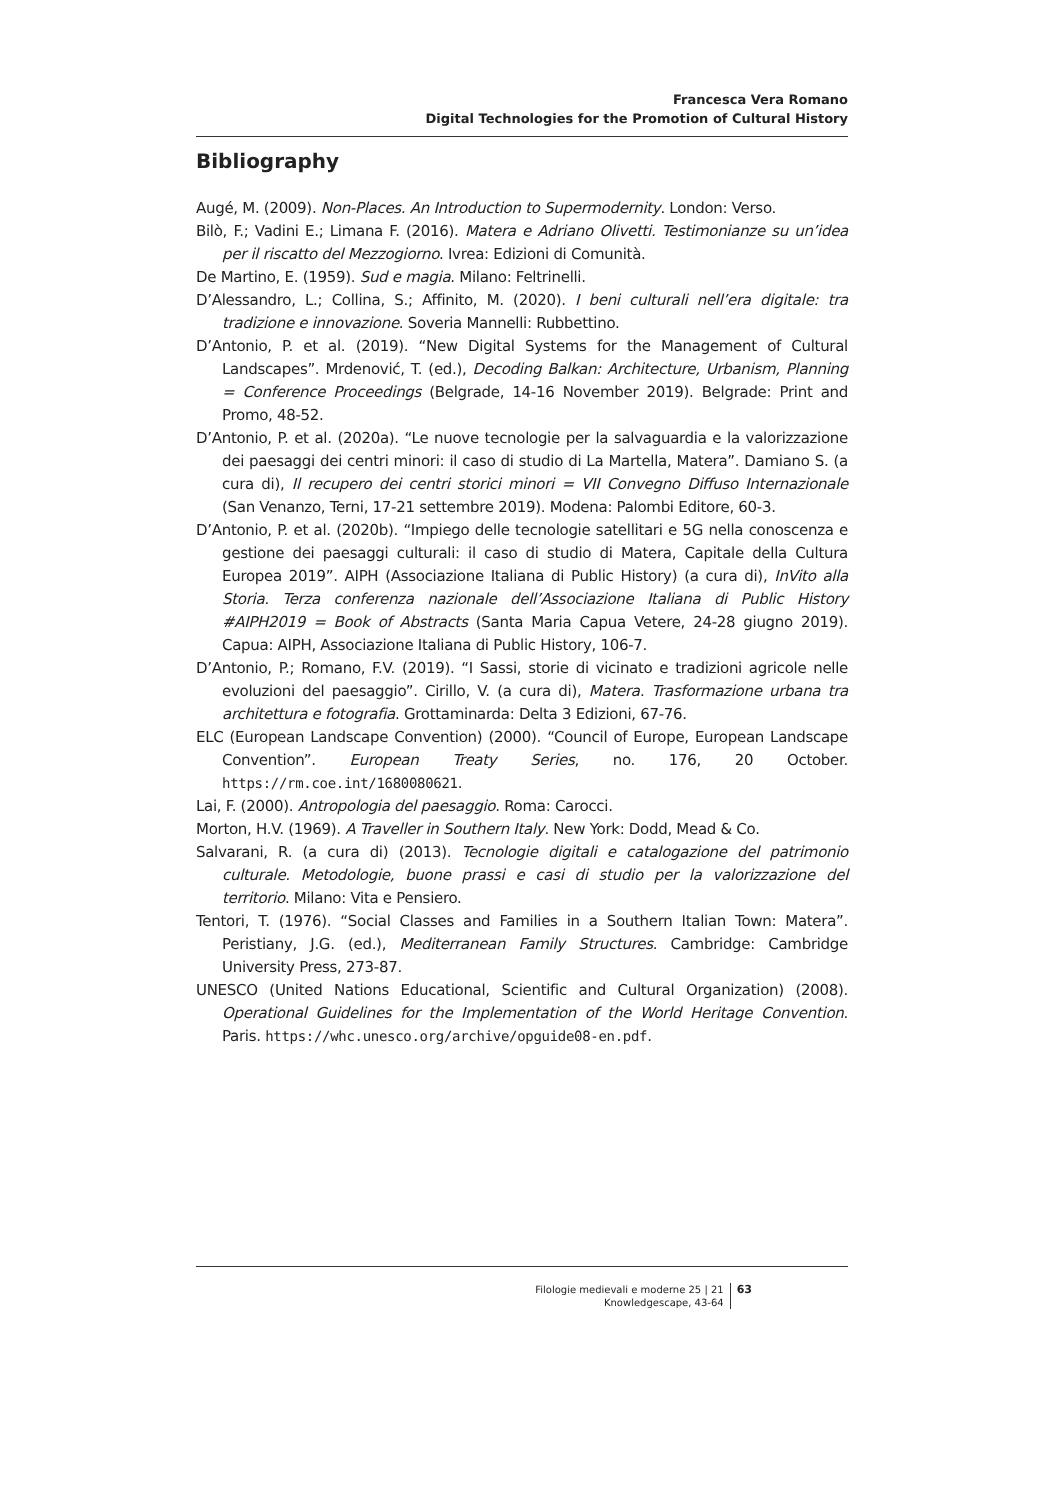Francesca Vera Romano
Digital Technologies for the Promotion of Cultural History
Bibliography
Augé, M. (2009). Non-Places. An Introduction to Supermodernity. London: Verso.
Bilò, F.; Vadini E.; Limana F. (2016). Matera e Adriano Olivetti. Testimonianze su un’idea per il riscatto del Mezzogiorno. Ivrea: Edizioni di Comunità.
De Martino, E. (1959). Sud e magia. Milano: Feltrinelli.
D’Alessandro, L.; Collina, S.; Affinito, M. (2020). I beni culturali nell’era digitale: tra tradizione e innovazione. Soveria Mannelli: Rubbettino.
D’Antonio, P. et al. (2019). “New Digital Systems for the Management of Cultural Landscapes”. Mrdenović, T. (ed.), Decoding Balkan: Architecture, Urbanism, Planning = Conference Proceedings (Belgrade, 14-16 November 2019). Belgrade: Print and Promo, 48-52.
D’Antonio, P. et al. (2020a). “Le nuove tecnologie per la salvaguardia e la valorizzazione dei paesaggi dei centri minori: il caso di studio di La Martella, Matera”. Damiano S. (a cura di), Il recupero dei centri storici minori = VII Convegno Diffuso Internazionale (San Venanzo, Terni, 17-21 settembre 2019). Modena: Palombi Editore, 60-3.
D’Antonio, P. et al. (2020b). “Impiego delle tecnologie satellitari e 5G nella conoscenza e gestione dei paesaggi culturali: il caso di studio di Matera, Capitale della Cultura Europea 2019”. AIPH (Associazione Italiana di Public History) (a cura di), InVito alla Storia. Terza conferenza nazionale dell’Associazione Italiana di Public History #AIPH2019 = Book of Abstracts (Santa Maria Capua Vetere, 24-28 giugno 2019). Capua: AIPH, Associazione Italiana di Public History, 106-7.
D’Antonio, P.; Romano, F.V. (2019). “I Sassi, storie di vicinato e tradizioni agricole nelle evoluzioni del paesaggio”. Cirillo, V. (a cura di), Matera. Trasformazione urbana tra architettura e fotografia. Grottaminarda: Delta 3 Edizioni, 67-76.
ELC (European Landscape Convention) (2000). “Council of Europe, European Landscape Convention”. European Treaty Series, no. 176, 20 October. https://rm.coe.int/1680080621.
Lai, F. (2000). Antropologia del paesaggio. Roma: Carocci.
Morton, H.V. (1969). A Traveller in Southern Italy. New York: Dodd, Mead & Co.
Salvarani, R. (a cura di) (2013). Tecnologie digitali e catalogazione del patrimonio culturale. Metodologie, buone prassi e casi di studio per la valorizzazione del territorio. Milano: Vita e Pensiero.
Tentori, T. (1976). “Social Classes and Families in a Southern Italian Town: Matera”. Peristiany, J.G. (ed.), Mediterranean Family Structures. Cambridge: Cambridge University Press, 273-87.
UNESCO (United Nations Educational, Scientific and Cultural Organization) (2008). Operational Guidelines for the Implementation of the World Heritage Convention. Paris. https://whc.unesco.org/archive/opguide08-en.pdf.
Filologie medievali e moderne 25 | 21
Knowledgescape, 43-64
63